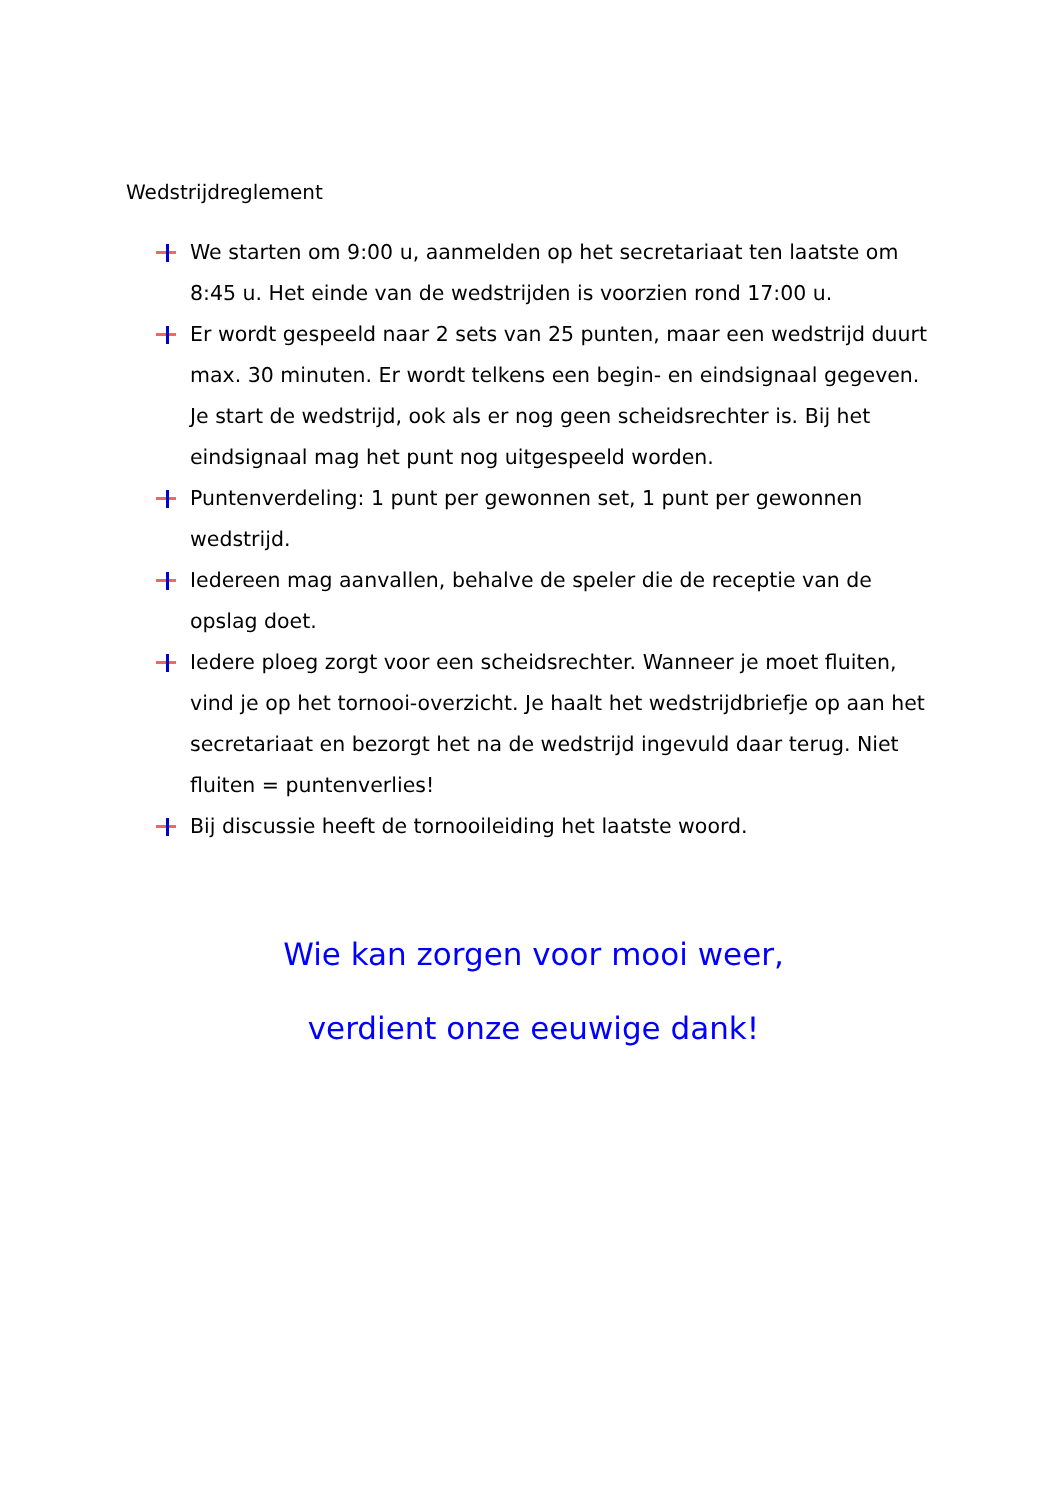Wedstrijdreglement
We starten om 9:00 u, aanmelden op het secretariaat ten laatste om 8:45 u. Het einde van de wedstrijden is voorzien rond 17:00 u.
Er wordt gespeeld naar 2 sets van 25 punten, maar een wedstrijd duurt max. 30 minuten. Er wordt telkens een begin- en eindsignaal gegeven. Je start de wedstrijd, ook als er nog geen scheidsrechter is. Bij het eindsignaal mag het punt nog uitgespeeld worden.
Puntenverdeling: 1 punt per gewonnen set, 1 punt per gewonnen wedstrijd.
Iedereen mag aanvallen, behalve de speler die de receptie van de opslag doet.
Iedere ploeg zorgt voor een scheidsrechter. Wanneer je moet fluiten, vind je op het tornooi-overzicht. Je haalt het wedstrijdbriefje op aan het secretariaat en bezorgt het na de wedstrijd ingevuld daar terug. Niet fluiten = puntenverlies!
Bij discussie heeft de tornooileiding het laatste woord.
Wie kan zorgen voor mooi weer,
verdient onze eeuwige dank!